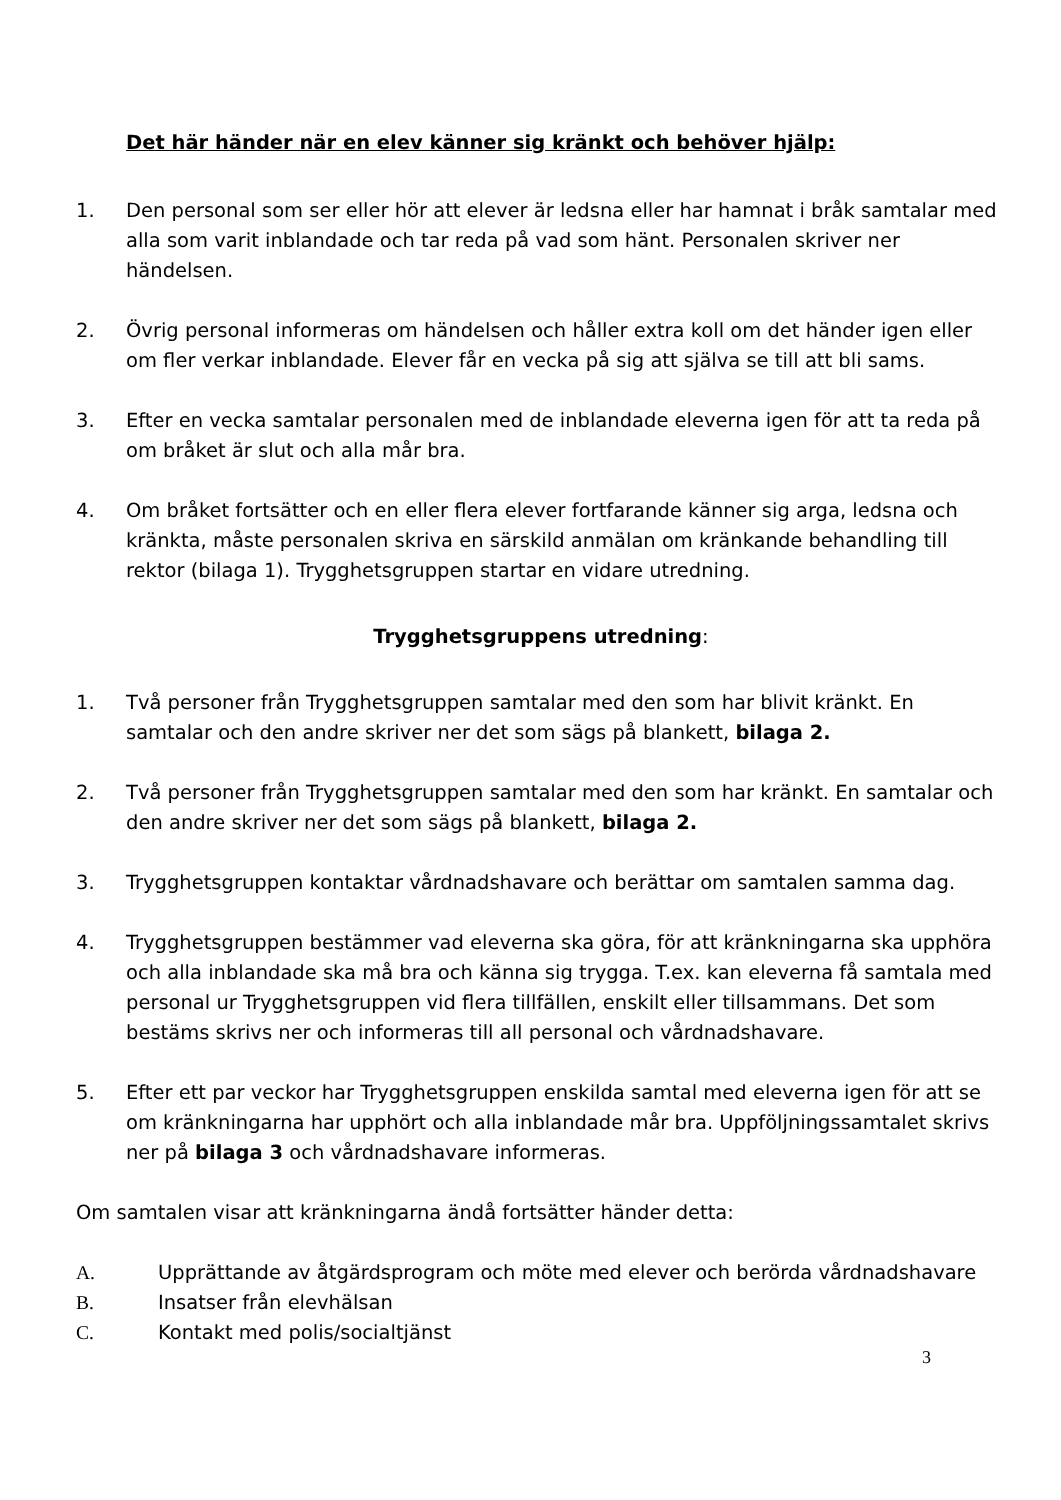Det här händer när en elev känner sig kränkt och behöver hjälp:
1. Den personal som ser eller hör att elever är ledsna eller har hamnat i bråk samtalar med alla som varit inblandade och tar reda på vad som hänt. Personalen skriver ner händelsen.
2. Övrig personal informeras om händelsen och håller extra koll om det händer igen eller om fler verkar inblandade. Elever får en vecka på sig att själva se till att bli sams.
3. Efter en vecka samtalar personalen med de inblandade eleverna igen för att ta reda på om bråket är slut och alla mår bra.
4. Om bråket fortsätter och en eller flera elever fortfarande känner sig arga, ledsna och kränkta, måste personalen skriva en särskild anmälan om kränkande behandling till rektor (bilaga 1). Trygghetsgruppen startar en vidare utredning.
Trygghetsgruppens utredning:
1. Två personer från Trygghetsgruppen samtalar med den som har blivit kränkt. En samtalar och den andre skriver ner det som sägs på blankett, bilaga 2.
2. Två personer från Trygghetsgruppen samtalar med den som har kränkt. En samtalar och den andre skriver ner det som sägs på blankett, bilaga 2.
3. Trygghetsgruppen kontaktar vårdnadshavare och berättar om samtalen samma dag.
4. Trygghetsgruppen bestämmer vad eleverna ska göra, för att kränkningarna ska upphöra och alla inblandade ska må bra och känna sig trygga. T.ex. kan eleverna få samtala med personal ur Trygghetsgruppen vid flera tillfällen, enskilt eller tillsammans. Det som bestäms skrivs ner och informeras till all personal och vårdnadshavare.
5. Efter ett par veckor har Trygghetsgruppen enskilda samtal med eleverna igen för att se om kränkningarna har upphört och alla inblandade mår bra. Uppföljningssamtalet skrivs ner på bilaga 3 och vårdnadshavare informeras.
Om samtalen visar att kränkningarna ändå fortsätter händer detta:
A. Upprättande av åtgärdsprogram och möte med elever och berörda vårdnadshavare
B. Insatser från elevhälsan
C. Kontakt med polis/socialtjänst
3